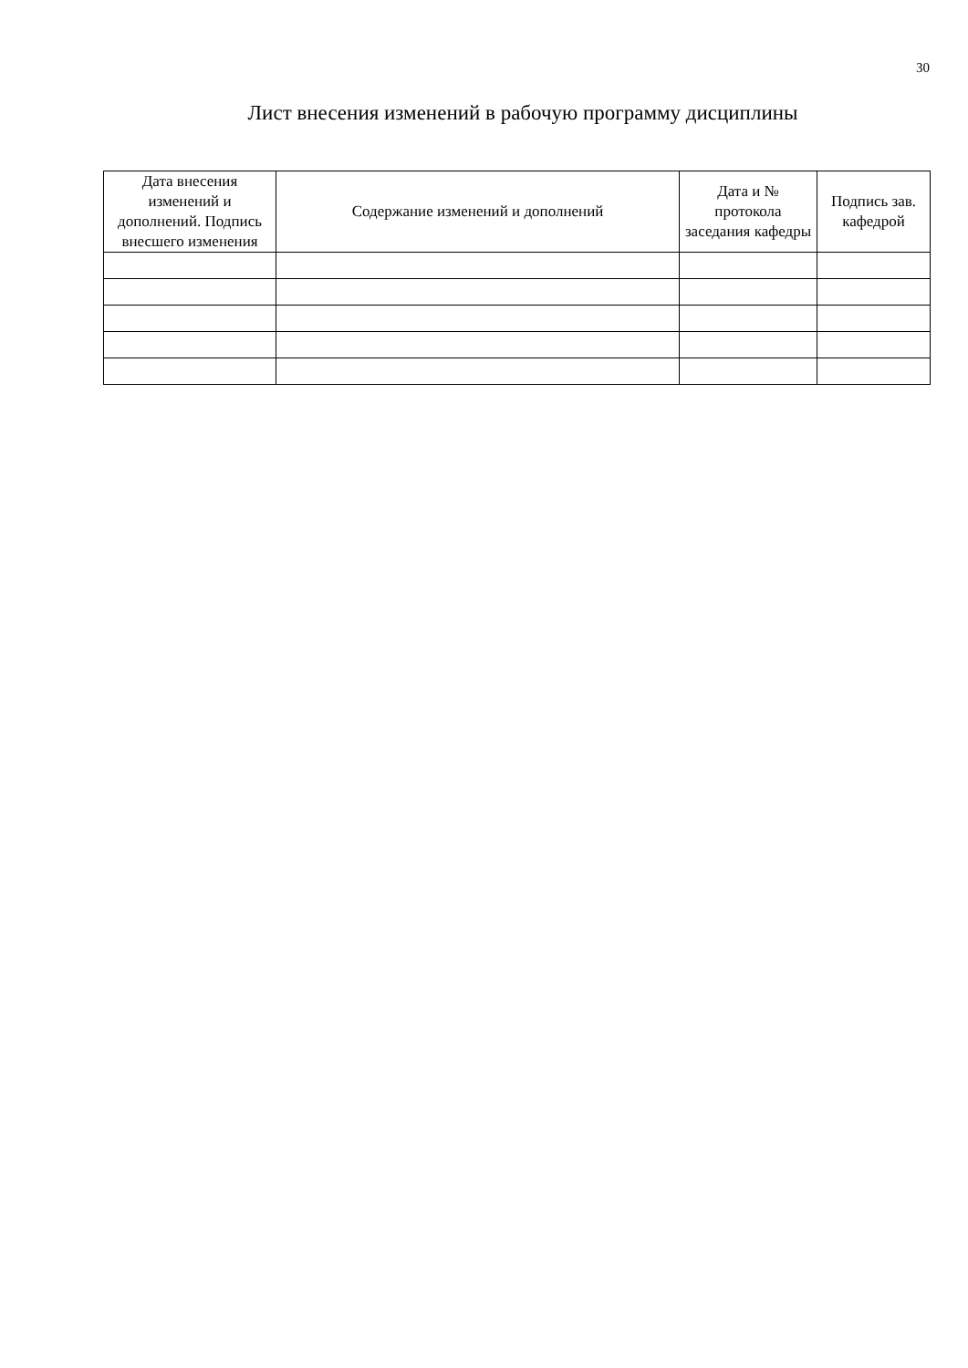30
Лист внесения изменений в рабочую программу дисциплины
| Дата внесения изменений и дополнений. Подпись внесшего изменения | Содержание изменений и дополнений | Дата и № протокола заседания кафедры | Подпись зав. кафедрой |
| --- | --- | --- | --- |